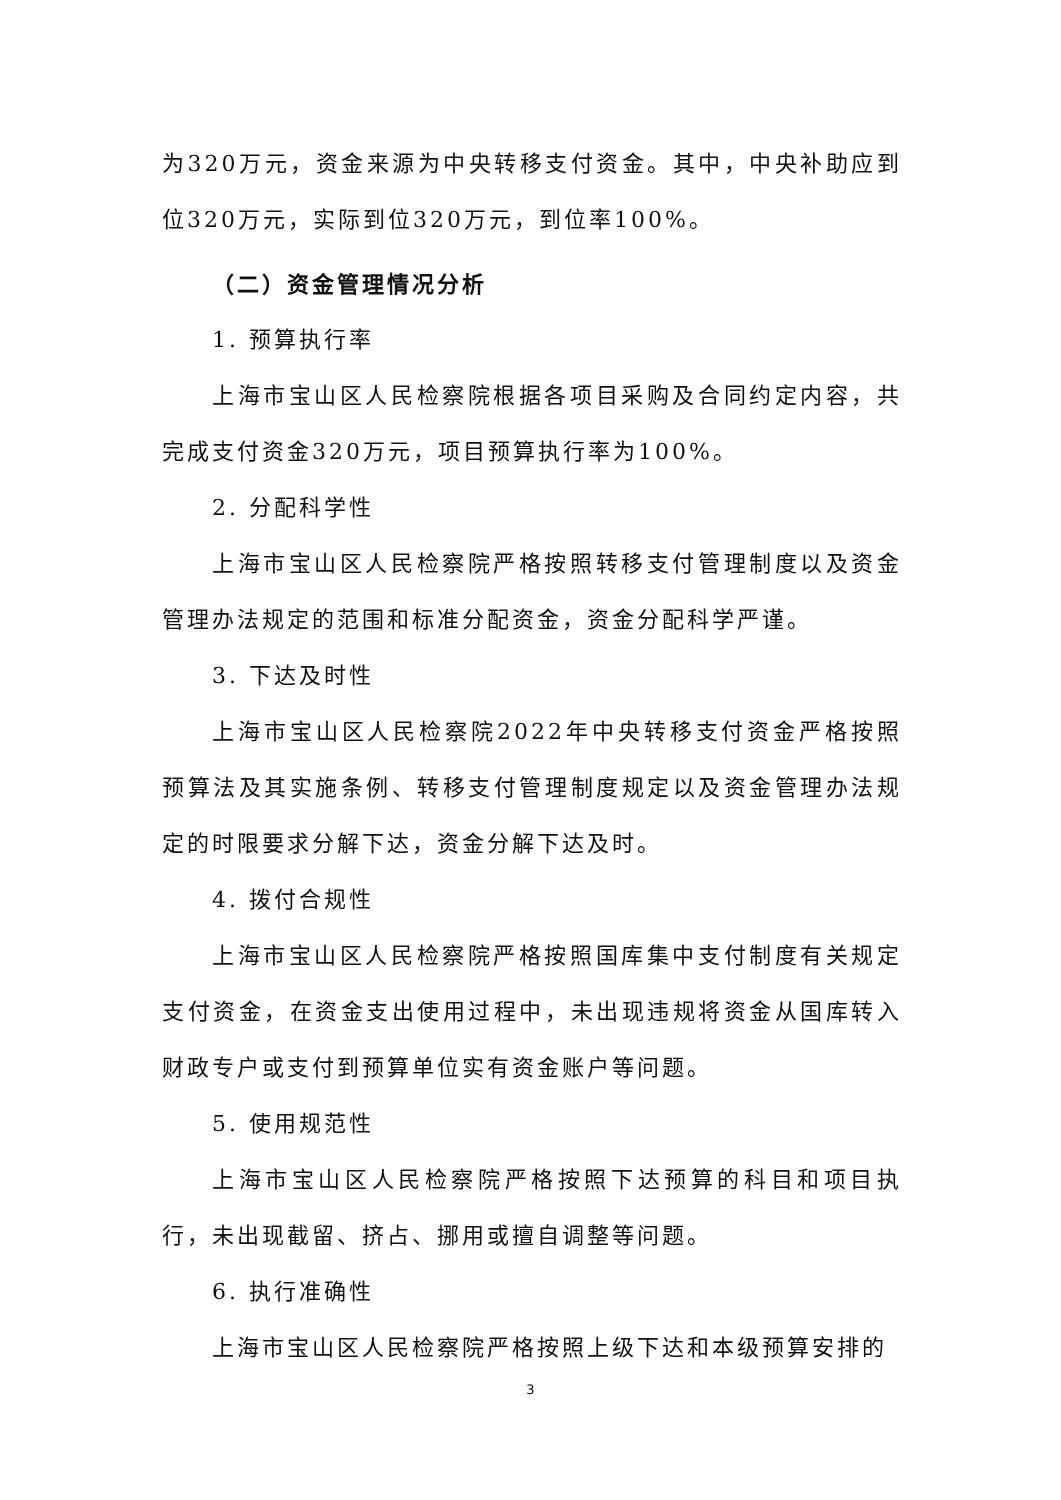为320万元，资金来源为中央转移支付资金。其中，中央补助应到位320万元，实际到位320万元，到位率100%。
（二）资金管理情况分析
1. 预算执行率
上海市宝山区人民检察院根据各项目采购及合同约定内容，共完成支付资金320万元，项目预算执行率为100%。
2. 分配科学性
上海市宝山区人民检察院严格按照转移支付管理制度以及资金管理办法规定的范围和标准分配资金，资金分配科学严谨。
3. 下达及时性
上海市宝山区人民检察院2022年中央转移支付资金严格按照预算法及其实施条例、转移支付管理制度规定以及资金管理办法规定的时限要求分解下达，资金分解下达及时。
4. 拨付合规性
上海市宝山区人民检察院严格按照国库集中支付制度有关规定支付资金，在资金支出使用过程中，未出现违规将资金从国库转入财政专户或支付到预算单位实有资金账户等问题。
5. 使用规范性
上海市宝山区人民检察院严格按照下达预算的科目和项目执行，未出现截留、挤占、挪用或擅自调整等问题。
6. 执行准确性
上海市宝山区人民检察院严格按照上级下达和本级预算安排的
3